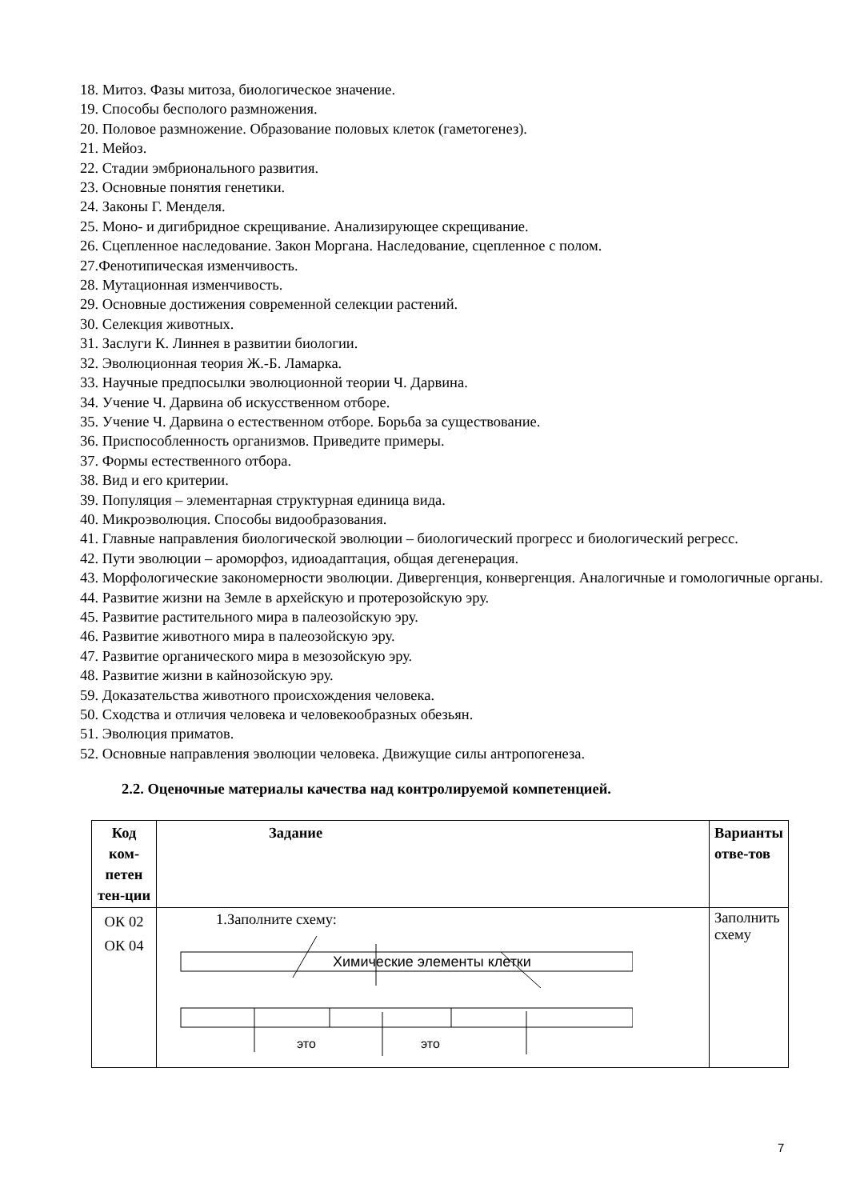18. Митоз. Фазы митоза, биологическое значение.
19. Способы бесполого размножения.
20. Половое размножение. Образование половых клеток (гаметогенез).
21. Мейоз.
22. Стадии эмбрионального развития.
23. Основные понятия генетики.
24. Законы Г. Менделя.
25. Моно- и дигибридное скрещивание. Анализирующее скрещивание.
26. Сцепленное наследование. Закон Моргана. Наследование, сцепленное с полом.
27.Фенотипическая изменчивость.
28. Мутационная изменчивость.
29. Основные достижения современной селекции растений.
30. Селекция животных.
31. Заслуги К. Линнея в развитии биологии.
32. Эволюционная теория Ж.-Б. Ламарка.
33. Научные предпосылки эволюционной теории Ч. Дарвина.
34. Учение Ч. Дарвина об искусственном отборе.
35. Учение Ч. Дарвина о естественном отборе. Борьба за существование.
36. Приспособленность организмов. Приведите примеры.
37. Формы естественного отбора.
38. Вид и его критерии.
39. Популяция – элементарная структурная единица вида.
40. Микроэволюция. Способы видообразования.
41. Главные направления биологической эволюции – биологический прогресс и биологический регресс.
42. Пути эволюции – ароморфоз, идиоадаптация, общая дегенерация.
43. Морфологические закономерности эволюции. Дивергенция, конвергенция. Аналогичные и гомологичные органы.
44. Развитие жизни на Земле в архейскую и протерозойскую эру.
45. Развитие растительного мира в палеозойскую эру.
46. Развитие животного мира в палеозойскую эру.
47. Развитие органического мира в мезозойскую эру.
48. Развитие жизни в кайнозойскую эру.
59. Доказательства животного происхождения человека.
50. Сходства и отличия человека и человекообразных обезьян.
51. Эволюция приматов.
52. Основные направления эволюции человека. Движущие силы антропогенеза.
2.2. Оценочные материалы качества над контролируемой компетенцией.
| Код ком-петен тен-ции | Задание | Варианты отве-тов |
| --- | --- | --- |
| ОК 02 ОК 04 | 1.Заполните схему: Химические элементы клетки это это | Заполнить схему |
7